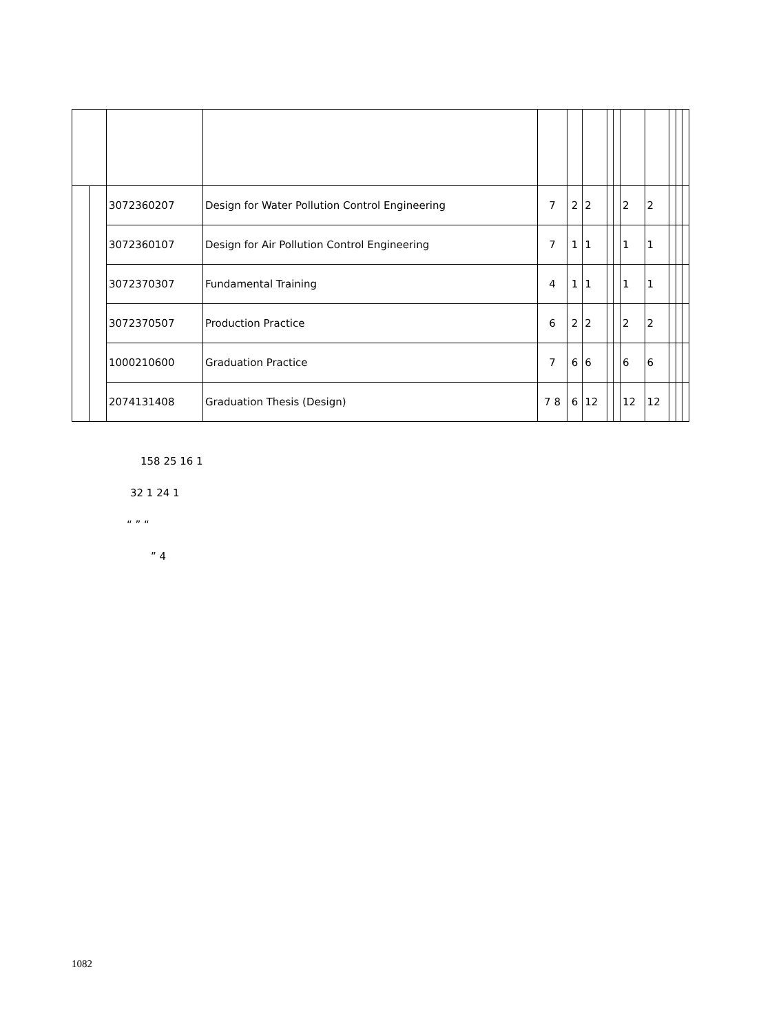| | | 3072360207 | Design for Water Pollution Control Engineering | 7 | 2 | 2 | | | 2 | 2 | | | |
| | | 3072360107 | Design for Air Pollution Control Engineering | 7 | 1 | 1 | | | 1 | 1 | | | |
| | | 3072370307 | Fundamental Training | 4 | 1 | 1 | | | 1 | 1 | | | |
| | | 3072370507 | Production Practice | 6 | 2 | 2 | | | 2 | 2 | | | |
| | | 1000210600 | Graduation Practice | 7 | 6 | 6 | | | 6 | 6 | | | |
| | | 2074131408 | Graduation Thesis (Design) | 7 8 | 6 | 12 | | | 12 | 12 | | | |
158 25 16 1
32 1 24 1
“ ” “
” 4
1082